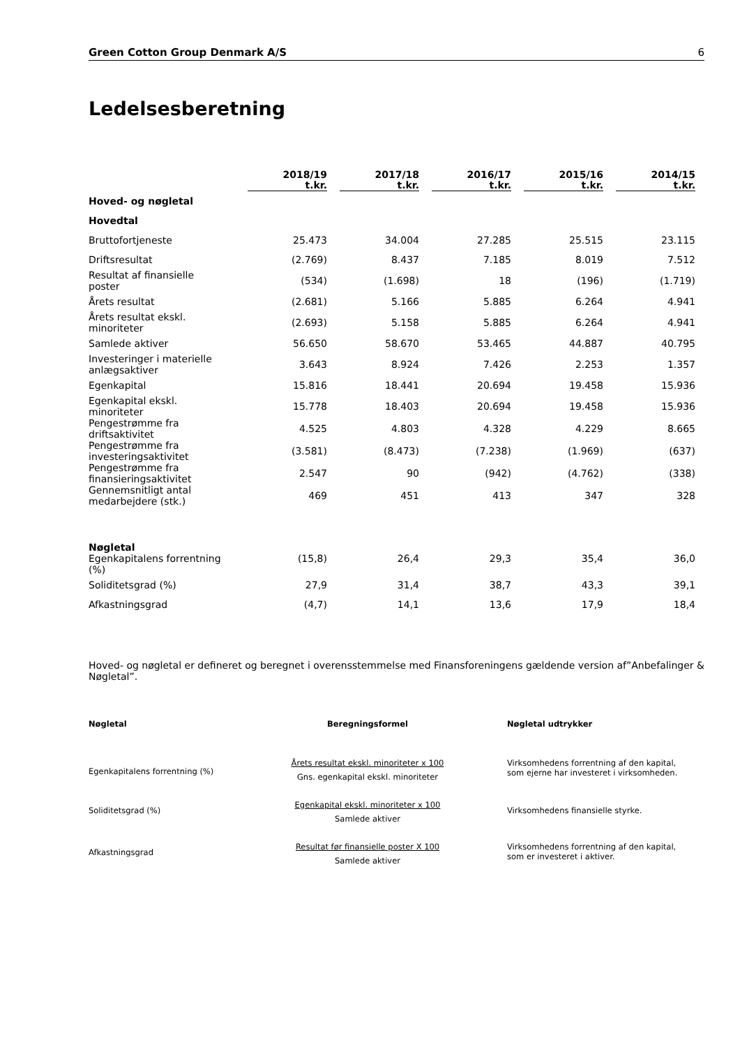Green Cotton Group Denmark A/S 6
Ledelsesberetning
| | 2018/19 t.kr. | 2017/18 t.kr. | 2016/17 t.kr. | 2015/16 t.kr. | 2014/15 t.kr. |
| --- | --- | --- | --- | --- | --- |
| Hoved- og nøgletal | | | | | |
| Hovedtal | | | | | |
| Bruttofortjeneste | 25.473 | 34.004 | 27.285 | 25.515 | 23.115 |
| Driftsresultat | (2.769) | 8.437 | 7.185 | 8.019 | 7.512 |
| Resultat af finansielle poster | (534) | (1.698) | 18 | (196) | (1.719) |
| Årets resultat | (2.681) | 5.166 | 5.885 | 6.264 | 4.941 |
| Årets resultat ekskl. minoriteter | (2.693) | 5.158 | 5.885 | 6.264 | 4.941 |
| Samlede aktiver | 56.650 | 58.670 | 53.465 | 44.887 | 40.795 |
| Investeringer i materielle anlægsaktiver | 3.643 | 8.924 | 7.426 | 2.253 | 1.357 |
| Egenkapital | 15.816 | 18.441 | 20.694 | 19.458 | 15.936 |
| Egenkapital ekskl. minoriteter | 15.778 | 18.403 | 20.694 | 19.458 | 15.936 |
| Pengestrømme fra driftsaktivitet | 4.525 | 4.803 | 4.328 | 4.229 | 8.665 |
| Pengestrømme fra investeringsaktivitet | (3.581) | (8.473) | (7.238) | (1.969) | (637) |
| Pengestrømme fra finansieringsaktivitet | 2.547 | 90 | (942) | (4.762) | (338) |
| Gennemsnitligt antal medarbejdere (stk.) | 469 | 451 | 413 | 347 | 328 |
| Nøgletal Egenkapitalens forrentning (%) | (15,8) | 26,4 | 29,3 | 35,4 | 36,0 |
| Soliditetsgrad (%) | 27,9 | 31,4 | 38,7 | 43,3 | 39,1 |
| Afkastningsgrad | (4,7) | 14,1 | 13,6 | 17,9 | 18,4 |
Hoved- og nøgletal er defineret og beregnet i overensstemmelse med Finansforeningens gældende version af”Anbefalinger & Nøgletal”.
| Nøgletal | Beregningsformel | Nøgletal udtrykker |
| --- | --- | --- |
| Egenkapitalens forrentning (%) | Årets resultat ekskl. minoriteter x 100 Gns. egenkapital ekskl. minoriteter | Virksomhedens forrentning af den kapital, som ejerne har investeret i virksomheden. |
| Soliditetsgrad (%) | Egenkapital ekskl. minoriteter x 100 Samlede aktiver | Virksomhedens finansielle styrke. |
| Afkastningsgrad | Resultat før finansielle poster X 100 Samlede aktiver | Virksomhedens forrentning af den kapital, som er investeret i aktiver. |